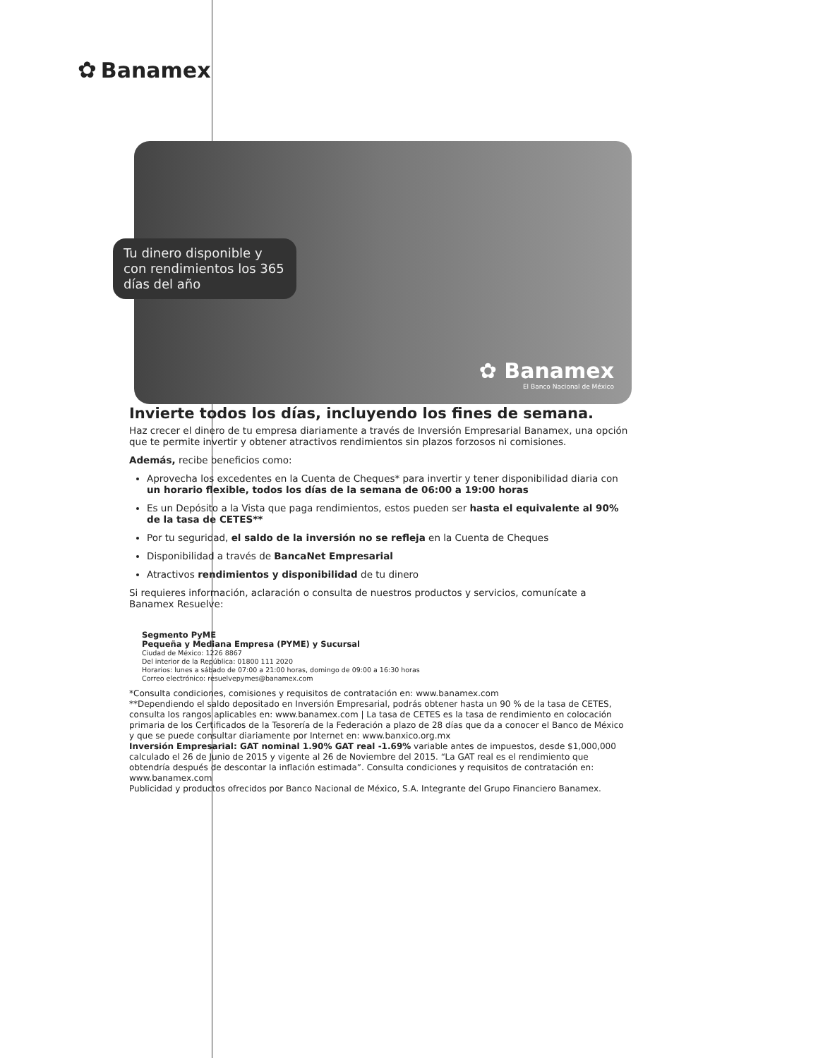✿ Banamex
✿ Banamex
El Banco Nacional de México
Tu dinero disponible y con rendimientos los 365 días del año
Invierte todos los días, incluyendo los fines de semana.
Haz crecer el dinero de tu empresa diariamente a través de Inversión Empresarial Banamex, una opción que te permite invertir y obtener atractivos rendimientos sin plazos forzosos ni comisiones.
Además, recibe beneficios como:
Aprovecha los excedentes en la Cuenta de Cheques* para invertir y tener disponibilidad diaria con un horario flexible, todos los días de la semana de 06:00 a 19:00 horas
Es un Depósito a la Vista que paga rendimientos, estos pueden ser hasta el equivalente al 90% de la tasa de CETES**
Por tu seguridad, el saldo de la inversión no se refleja en la Cuenta de Cheques
Disponibilidad a través de BancaNet Empresarial
Atractivos rendimientos y disponibilidad de tu dinero
Si requieres información, aclaración o consulta de nuestros productos y servicios, comunícate a Banamex Resuelve:
Segmento PyME
Pequeña y Mediana Empresa (PYME) y Sucursal
Ciudad de México: 1226 8867
Del interior de la República: 01800 111 2020
Horarios: lunes a sábado de 07:00 a 21:00 horas, domingo de 09:00 a 16:30 horas
Correo electrónico: resuelvepymes@banamex.com
*Consulta condiciones, comisiones y requisitos de contratación en: www.banamex.com
**Dependiendo el saldo depositado en Inversión Empresarial, podrás obtener hasta un 90 % de la tasa de CETES, consulta los rangos aplicables en: www.banamex.com | La tasa de CETES es la tasa de rendimiento en colocación primaria de los Certificados de la Tesorería de la Federación a plazo de 28 días que da a conocer el Banco de México y que se puede consultar diariamente por Internet en: www.banxico.org.mx
Inversión Empresarial: GAT nominal 1.90% GAT real -1.69% variable antes de impuestos, desde $1,000,000 calculado el 26 de Junio de 2015 y vigente al 26 de Noviembre del 2015. “La GAT real es el rendimiento que obtendría después de descontar la inflación estimada”. Consulta condiciones y requisitos de contratación en: www.banamex.com
Publicidad y productos ofrecidos por Banco Nacional de México, S.A. Integrante del Grupo Financiero Banamex.